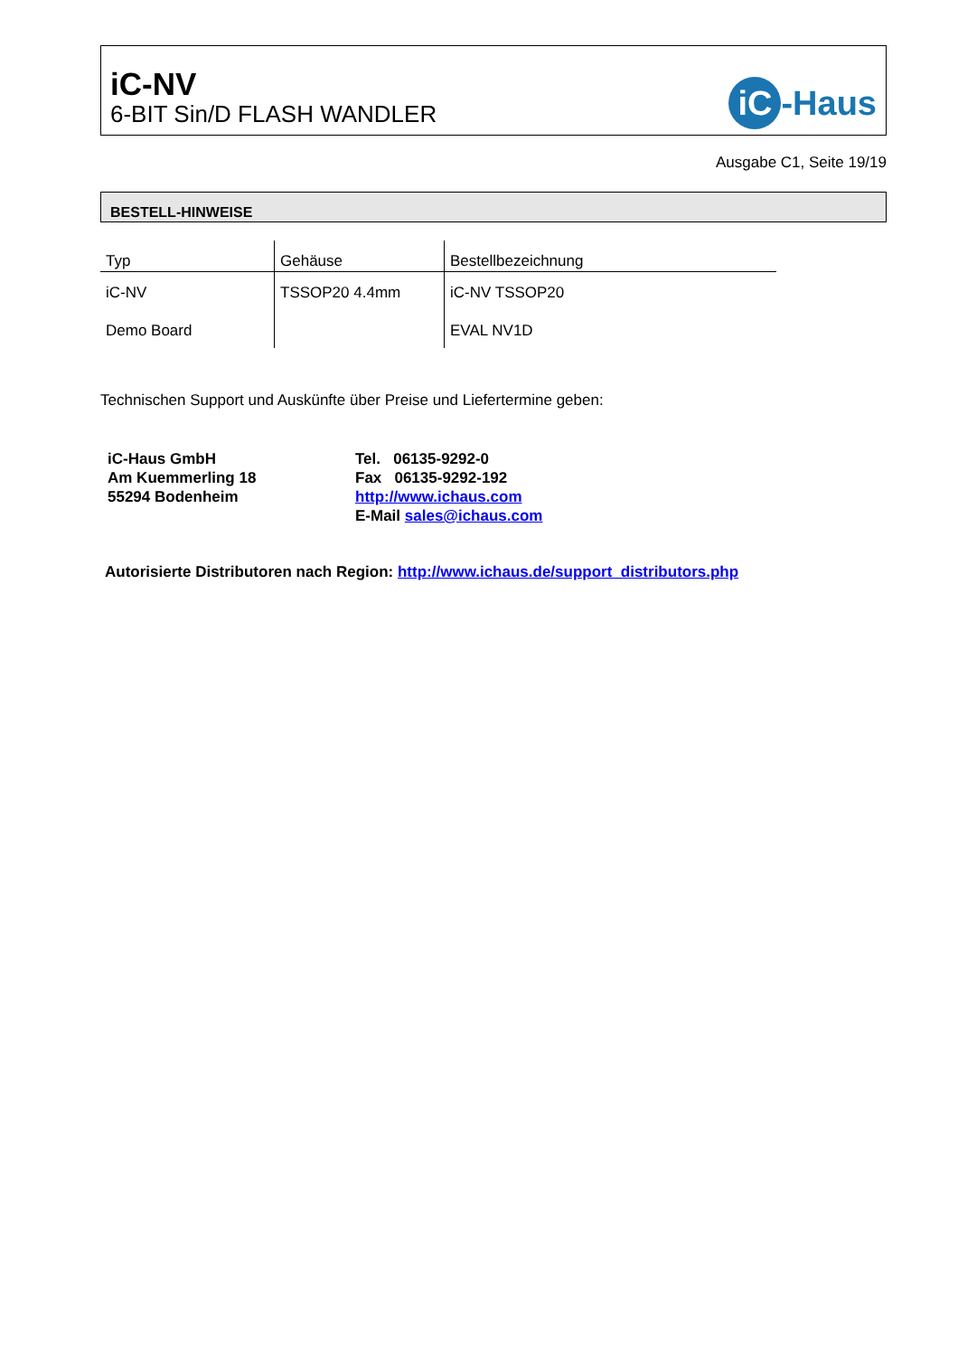iC-NV
6-BIT Sin/D FLASH WANDLER
iC -Haus
Ausgabe C1, Seite 19/19
BESTELL-HINWEISE
| Typ | Gehäuse | Bestellbezeichnung |
| --- | --- | --- |
| iC-NV | TSSOP20 4.4mm | iC-NV TSSOP20 |
| Demo Board | | EVAL NV1D |
Technischen Support und Auskünfte über Preise und Liefertermine geben:
iC-Haus GmbH
Am Kuemmerling 18
55294 Bodenheim
Tel. 06135-9292-0
Fax 06135-9292-192
http://www.ichaus.com
E-Mail sales@ichaus.com
Autorisierte Distributoren nach Region: http://www.ichaus.de/support_distributors.php